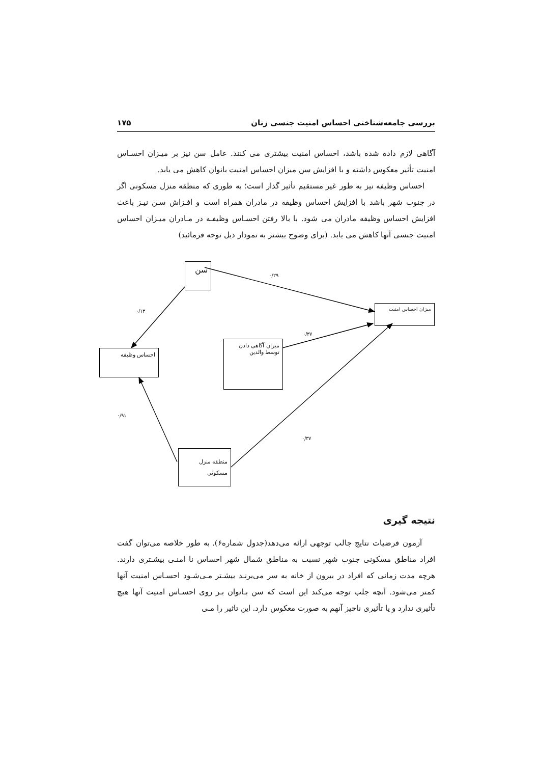بررسی جامعه‌شناختی احساس امنیت جنسی زنان ۱۷۵
آگاهی لازم داده شده باشد، احساس امنیت بیشتری می کنند. عامل سن نیز بر میـزان احسـاس امنیت تأثیر معکوس داشته و با افزایش سن میزان احساس امنیت بانوان کاهش می یابد.
احساس وظیفه نیز به طور غیر مستقیم تأثیر گذار است؛ به طوری که منطقه منزل مسکونی اگر در جنوب شهر باشد با افزایش احساس وظیفه در مادران همراه است و افـزاش سـن نیـز باعث افزایش احساس وظیفه مادران می شود. با بالا رفتن احسـاس وظیفـه در مـادران میـزان احساس امنیت جنسی آنها کاهش می یابد. (برای وضوح بیشتر به نمودار ذیل توجه فرمائید)
سن
-/۲۹
میزان احساس امنیت
۰/۱۳
۰/۳۷
احساس وظیفه
میزان آگاهی دادن
توسط والدین
۰/۹۱
۰/۳۷
منطقه منزل
مسکونی
نتیجه گیری
آزمون فرضیات نتایج جالب توجهی ارائه می‌دهد(جدول شماره۶). به طور خلاصه می‌توان گفت افراد مناطق مسکونی جنوب شهر نسبت به مناطق شمال شهر احساس نا امنـی بیشـتری دارند. هرچه مدت زمانی که افراد در بیرون از خانه به سر می‌برنـد بیشـتر مـی‌شـود احسـاس امنیت آنها کمتر می‌شود. آنچه جلب توجه می‌کند این است که سن بـانوان بـر روی احسـاس امنیت آنها هیچ تأثیری ندارد و یا تأثیری ناچیز آنهم به صورت معکوس دارد. این تاثیر را مـی